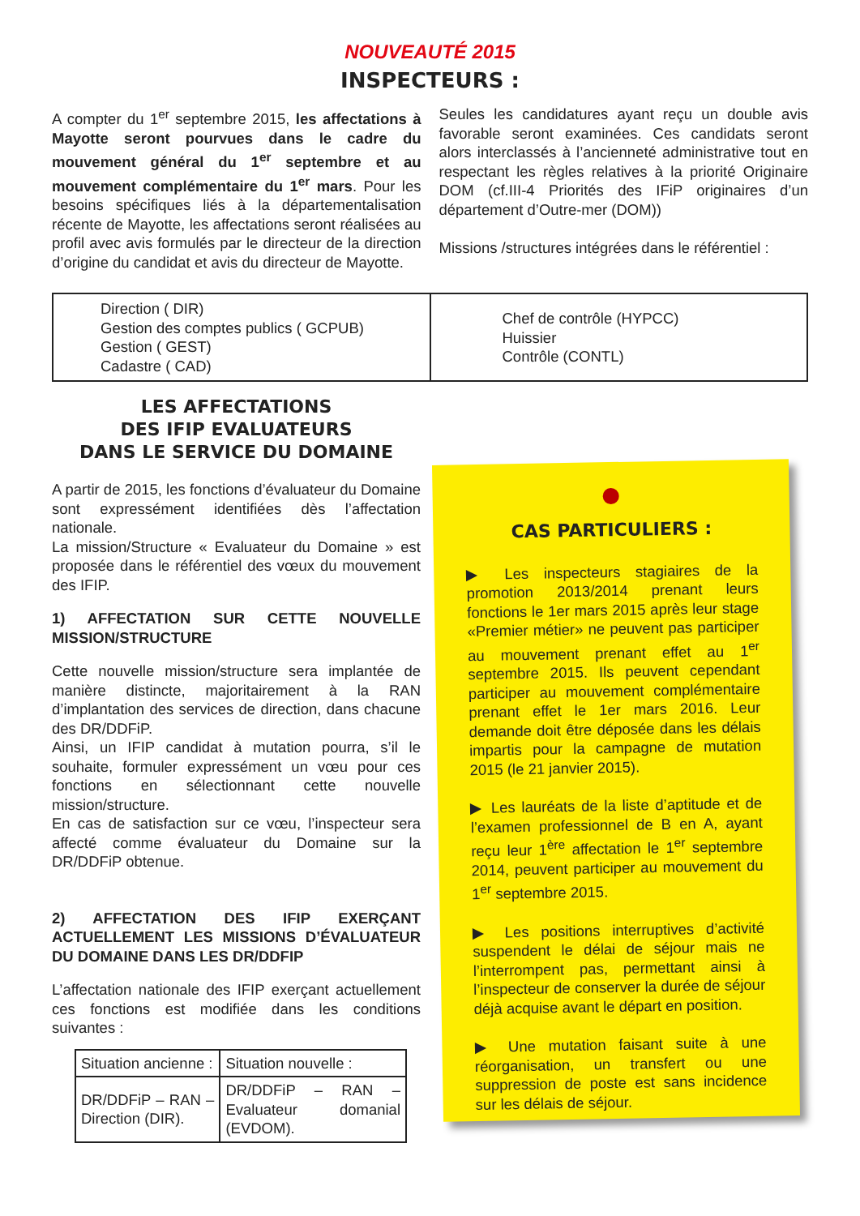NOUVEAUTÉ 2015
INSPECTEURS :
A compter du 1<sup>er</sup> septembre 2015, les affectations à Mayotte seront pourvues dans le cadre du mouvement général du 1<sup>er</sup> septembre et au mouvement complémentaire du 1<sup>er</sup> mars. Pour les besoins spécifiques liés à la départementalisation récente de Mayotte, les affectations seront réalisées au profil avec avis formulés par le directeur de la direction d’origine du candidat et avis du directeur de Mayotte.
Seules les candidatures ayant reçu un double avis favorable seront examinées. Ces candidats seront alors interclassés à l’ancienneté administrative tout en respectant les règles relatives à la priorité Originaire DOM (cf.III-4 Priorités des IFiP originaires d’un département d’Outre-mer (DOM))
Missions /structures intégrées dans le référentiel :
| Direction ( DIR) Gestion des comptes publics ( GCPUB) Gestion ( GEST) Cadastre ( CAD) | Chef de contrôle (HYPCC) Huissier Contrôle (CONTL) |
LES AFFECTATIONS
DES IFIP EVALUATEURS
DANS LE SERVICE DU DOMAINE
A partir de 2015, les fonctions d’évaluateur du Domaine sont expressément identifiées dès l’affectation nationale.
La mission/Structure « Evaluateur du Domaine » est proposée dans le référentiel des vœux du mouvement des IFIP.
1) AFFECTATION SUR CETTE NOUVELLE MISSION/STRUCTURE
Cette nouvelle mission/structure sera implantée de manière distincte, majoritairement à la RAN d’implantation des services de direction, dans chacune des DR/DDFiP.
Ainsi, un IFIP candidat à mutation pourra, s’il le souhaite, formuler expressément un vœu pour ces fonctions en sélectionnant cette nouvelle mission/structure.
En cas de satisfaction sur ce vœu, l’inspecteur sera affecté comme évaluateur du Domaine sur la DR/DDFiP obtenue.
2) AFFECTATION DES IFIP EXERÇANT ACTUELLEMENT LES MISSIONS D’ÉVALUATEUR DU DOMAINE DANS LES DR/DDFIP
L’affectation nationale des IFIP exerçant actuellement ces fonctions est modifiée dans les conditions suivantes :
| Situation ancienne : | Situation nouvelle : |
| --- | --- |
| DR/DDFiP – RAN – Direction (DIR). | DR/DDFiP – RAN – Evaluateur domanial (EVDOM). |
CAS PARTICULIERS :
▶ Les inspecteurs stagiaires de la promotion 2013/2014 prenant leurs fonctions le 1er mars 2015 après leur stage «Premier métier» ne peuvent pas participer au mouvement prenant effet au 1<sup>er</sup> septembre 2015. Ils peuvent cependant participer au mouvement complémentaire prenant effet le 1er mars 2016. Leur demande doit être déposée dans les délais impartis pour la campagne de mutation 2015 (le 21 janvier 2015).
▶ Les lauréats de la liste d’aptitude et de l’examen professionnel de B en A, ayant reçu leur 1<sup>ère</sup> affectation le 1<sup>er</sup> septembre 2014, peuvent participer au mouvement du 1<sup>er</sup> septembre 2015.
▶ Les positions interruptives d’activité suspendent le délai de séjour mais ne l’interrompent pas, permettant ainsi à l’inspecteur de conserver la durée de séjour déjà acquise avant le départ en position.
▶ Une mutation faisant suite à une réorganisation, un transfert ou une suppression de poste est sans incidence sur les délais de séjour.